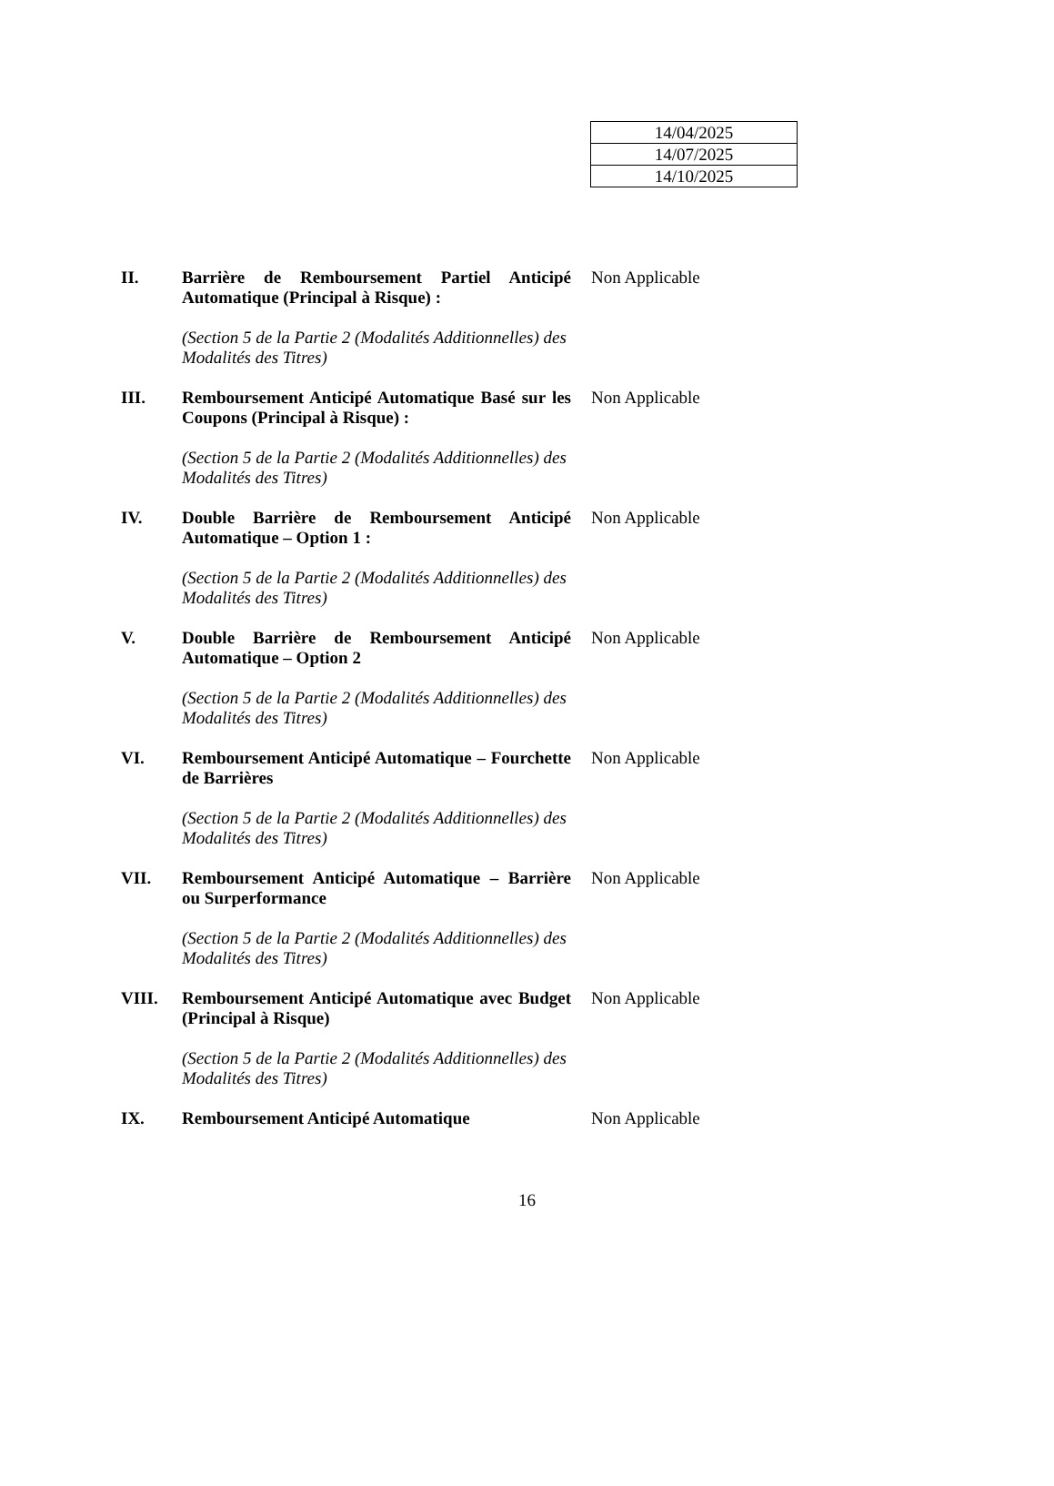| 14/04/2025 |
| 14/07/2025 |
| 14/10/2025 |
II. Barrière de Remboursement Partiel Anticipé Automatique (Principal à Risque) :
Non Applicable
(Section 5 de la Partie 2 (Modalités Additionnelles) des Modalités des Titres)
III. Remboursement Anticipé Automatique Basé sur les Coupons (Principal à Risque) :
Non Applicable
(Section 5 de la Partie 2 (Modalités Additionnelles) des Modalités des Titres)
IV. Double Barrière de Remboursement Anticipé Automatique – Option 1 :
Non Applicable
(Section 5 de la Partie 2 (Modalités Additionnelles) des Modalités des Titres)
V. Double Barrière de Remboursement Anticipé Automatique – Option 2
Non Applicable
(Section 5 de la Partie 2 (Modalités Additionnelles) des Modalités des Titres)
VI. Remboursement Anticipé Automatique – Fourchette de Barrières
Non Applicable
(Section 5 de la Partie 2 (Modalités Additionnelles) des Modalités des Titres)
VII. Remboursement Anticipé Automatique – Barrière ou Surperformance
Non Applicable
(Section 5 de la Partie 2 (Modalités Additionnelles) des Modalités des Titres)
VIII. Remboursement Anticipé Automatique avec Budget (Principal à Risque)
Non Applicable
(Section 5 de la Partie 2 (Modalités Additionnelles) des Modalités des Titres)
IX. Remboursement Anticipé Automatique Non Applicable
16